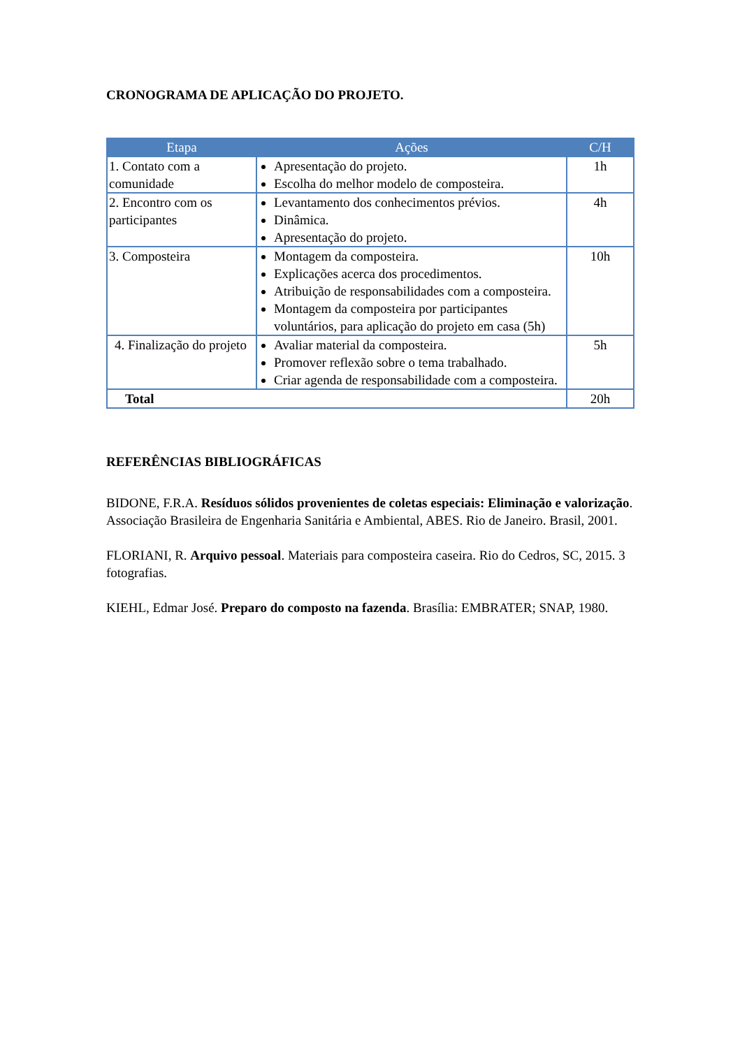CRONOGRAMA DE APLICAÇÃO DO PROJETO.
| Etapa | Ações | C/H |
| --- | --- | --- |
| 1. Contato com a comunidade | Apresentação do projeto. Escolha do melhor modelo de composteira. | 1h |
| 2. Encontro com os participantes | Levantamento dos conhecimentos prévios. Dinâmica. Apresentação do projeto. | 4h |
| 3. Composteira | Montagem da composteira. Explicações acerca dos procedimentos. Atribuição de responsabilidades com a composteira. Montagem da composteira por participantes voluntários, para aplicação do projeto em casa (5h) | 10h |
| 4. Finalização do projeto | Avaliar material da composteira. Promover reflexão sobre o tema trabalhado. Criar agenda de responsabilidade com a composteira. | 5h |
| Total | | 20h |
REFERÊNCIAS BIBLIOGRÁFICAS
BIDONE, F.R.A. Resíduos sólidos provenientes de coletas especiais: Eliminação e valorização. Associação Brasileira de Engenharia Sanitária e Ambiental, ABES. Rio de Janeiro. Brasil, 2001.
FLORIANI, R. Arquivo pessoal. Materiais para composteira caseira. Rio do Cedros, SC, 2015. 3 fotografias.
KIEHL, Edmar José. Preparo do composto na fazenda. Brasília: EMBRATER; SNAP, 1980.